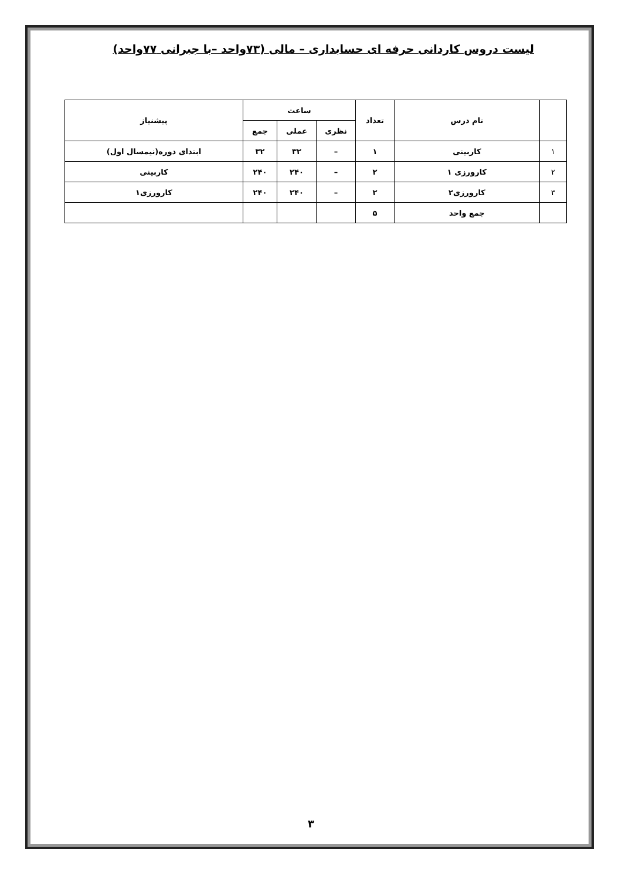لیست دروس کاردانی حرفه ای حسابداری – مالی (۷۳واحد –با جبرانی ۷۷واحد)
| | نام درس | تعداد | ساعت | | | پیشنیاز |
| --- | --- | --- | --- | --- | --- | --- |
| | | | نظری | عملی | جمع | |
| ۱ | کاربینی | ۱ | – | ۳۲ | ۳۲ | ابتدای دوره(نیمسال اول) |
| ۲ | کارورزی ۱ | ۲ | – | ۲۴۰ | ۲۴۰ | کاربینی |
| ۳ | کارورزی۲ | ۲ | – | ۲۴۰ | ۲۴۰ | کارورزی۱ |
| | جمع واحد | ۵ | | | | |
۳